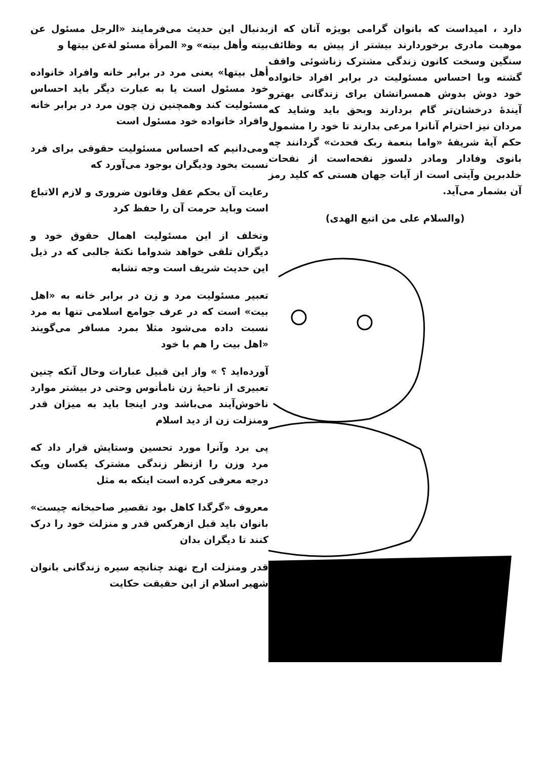بدنبال این حدیث می‌فرمایند «الرجل مسئول عن بیته وأهل بیته» و« المرأة مسئو لةعن بیتها و
أهل بیتها» یعنی مرد در برابر خانه وافراد خانواده خود مسئول است یا به عبارت دیگر باید احساس مسئولیت کند وهمچنین زن چون مرد در برابر خانه وافراد خانواده خود مسئول است
ومی‌دانیم که احساس مسئولیت حقوقی برای فرد نسبت بخود ودیگران بوجود می‌آورد که
رعایت آن بحکم عقل وقانون ضروری و لازم الاتباع است وباید حرمت آن را حفظ کرد
وتخلف از این مسئولیت اهمال حقوق خود و دیگران تلقی خواهد شدواما نکتهٔ جالبی که در ذیل این حدیث شریف است وجه تشابه
تعبیر مسئولیت مرد و زن در برابر خانه به «اهل بیت» است که در عرف جوامع اسلامی تنها به مرد نسبت داده می‌شود مثلا بمرد مسافر می‌گویند «اهل بیت را هم با خود
آورده‌اید ؟ » واز این قبیل عبارات وحال آنکه چنین تعبیری از ناحیهٔ زن نامأنوس وحتی در بیشتر موارد ناخوش‌آیند می‌باشد ودر اینجا باید به میزان قدر ومنزلت زن از دید اسلام
پی برد وآنرا مورد تحسین وستایش قرار داد که مرد وزن را ازنظر زندگی مشترک یکسان ویک درجه معرفی کرده است اینکه به مثل
معروف «گرگدا کاهل بود تقصیر صاحبخانه چیست» بانوان باید قبل ازهرکس قدر و منزلت خود را درک کنند تا دیگران بدان
قدر ومنزلت ارج نهند چنانچه سیره زندگانی بانوان شهیر اسلام از این حقیقت حکایت
دارد ، امیداست که بانوان گرامی بویژه آنان که از موهبت مادری برخوردارند بیشتر از پیش به وظائف سنگین وسخت کانون زندگی مشترک زناشوئی واقف گشته وبا احساس مسئولیت در برابر افراد خانواده خود دوش بدوش همسرانشان برای زندگانی بهترو آیندهٔ درخشان‌تر گام بردارند وبحق باید وشاید که مردان نیز احترام آنانرا مرعی بدارند تا خود را مشمول حکم آیهٔ شریفهٔ «واما بنعمة ربک فحدث» گردانند چه بانوی وفادار ومادر دلسوز نفحه‌است از نفحات خلدبرین وآیتی است از آیات جهان هستی که کلید رمز آن بشمار می‌آید.
(والسلام علی من اتبع الهدی)